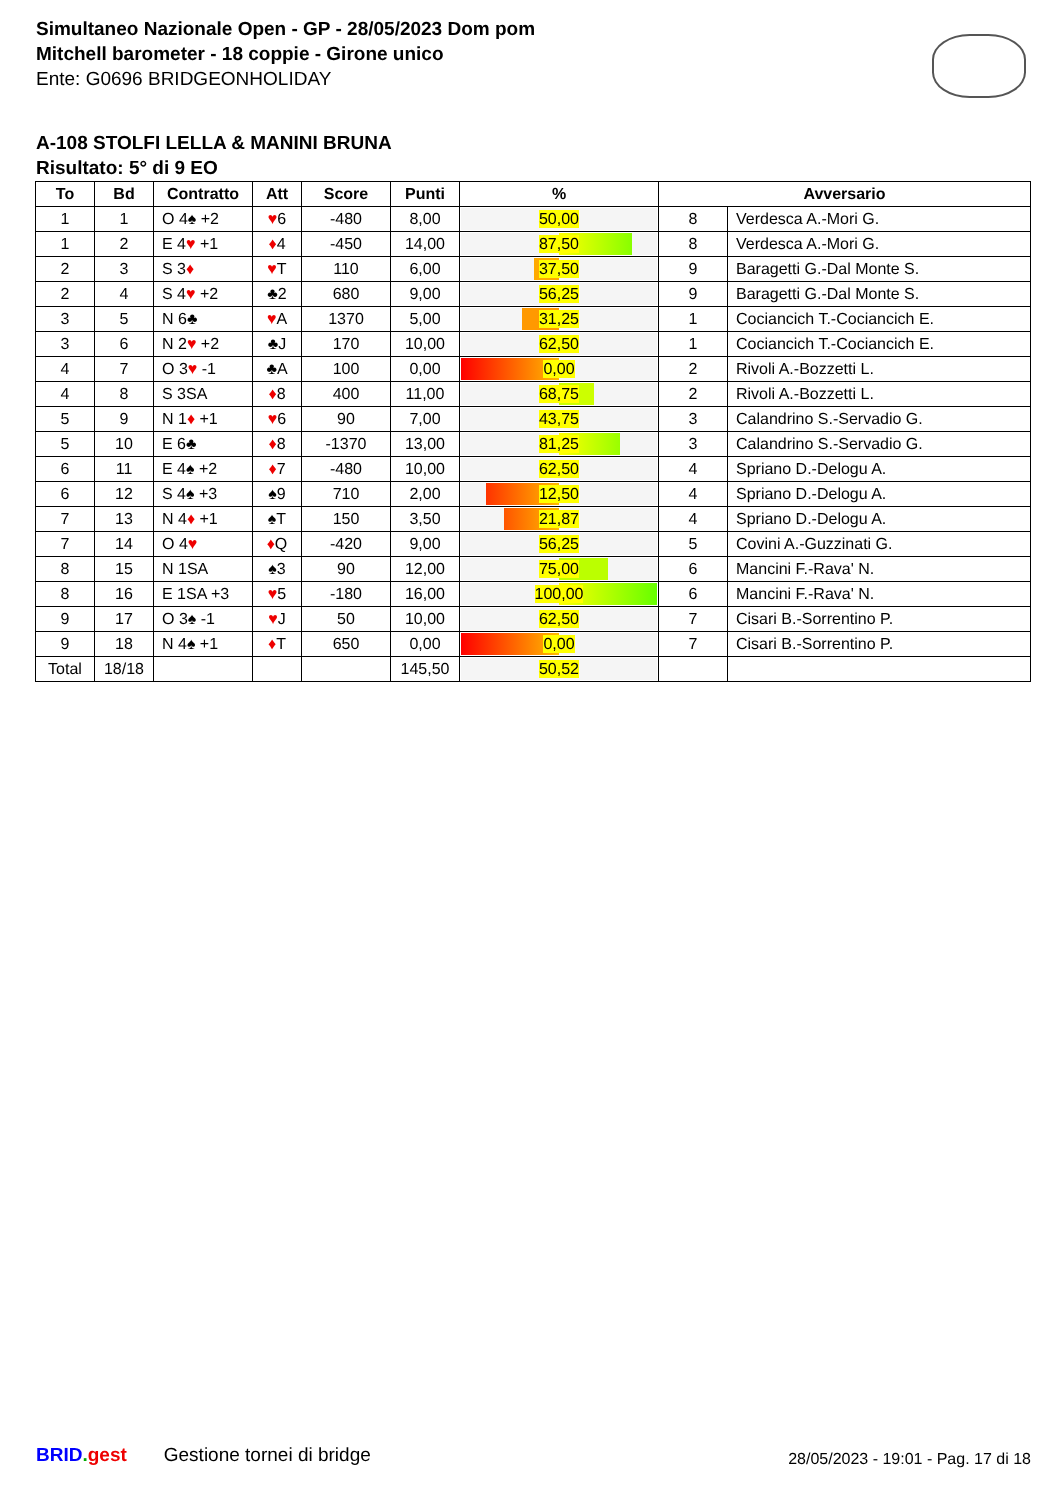Simultaneo Nazionale Open - GP - 28/05/2023 Dom pom
Mitchell barometer - 18 coppie - Girone unico
Ente: G0696 BRIDGEONHOLIDAY
A-108 STOLFI LELLA & MANINI BRUNA
Risultato: 5° di 9 EO
| To | Bd | Contratto | Att | Score | Punti | % | Avversario | |
| --- | --- | --- | --- | --- | --- | --- | --- | --- |
| 1 | 1 | O 4♠ +2 | ♥ 6 | -480 | 8,00 | 50,00 | 8 | Verdesca A.-Mori G. |
| 1 | 2 | E 4 ♥ +1 | ♦ 4 | -450 | 14,00 | 87,50 | 8 | Verdesca A.-Mori G. |
| 2 | 3 | S 3 ♦ | ♥ T | 110 | 6,00 | 37,50 | 9 | Baragetti G.-Dal Monte S. |
| 2 | 4 | S 4 ♥ +2 | ♣2 | 680 | 9,00 | 56,25 | 9 | Baragetti G.-Dal Monte S. |
| 3 | 5 | N 6♣ | ♥ A | 1370 | 5,00 | 31,25 | 1 | Cociancich T.-Cociancich E. |
| 3 | 6 | N 2 ♥ +2 | ♣J | 170 | 10,00 | 62,50 | 1 | Cociancich T.-Cociancich E. |
| 4 | 7 | O 3 ♥ -1 | ♣A | 100 | 0,00 | 0,00 | 2 | Rivoli A.-Bozzetti L. |
| 4 | 8 | S 3SA | ♦ 8 | 400 | 11,00 | 68,75 | 2 | Rivoli A.-Bozzetti L. |
| 5 | 9 | N 1 ♦ +1 | ♥ 6 | 90 | 7,00 | 43,75 | 3 | Calandrino S.-Servadio G. |
| 5 | 10 | E 6♣ | ♦ 8 | -1370 | 13,00 | 81,25 | 3 | Calandrino S.-Servadio G. |
| 6 | 11 | E 4♠ +2 | ♦ 7 | -480 | 10,00 | 62,50 | 4 | Spriano D.-Delogu A. |
| 6 | 12 | S 4♠ +3 | ♠9 | 710 | 2,00 | 12,50 | 4 | Spriano D.-Delogu A. |
| 7 | 13 | N 4 ♦ +1 | ♠T | 150 | 3,50 | 21,87 | 4 | Spriano D.-Delogu A. |
| 7 | 14 | O 4 ♥ | ♦ Q | -420 | 9,00 | 56,25 | 5 | Covini A.-Guzzinati G. |
| 8 | 15 | N 1SA | ♠3 | 90 | 12,00 | 75,00 | 6 | Mancini F.-Rava' N. |
| 8 | 16 | E 1SA +3 | ♥ 5 | -180 | 16,00 | 100,00 | 6 | Mancini F.-Rava' N. |
| 9 | 17 | O 3♠ -1 | ♥ J | 50 | 10,00 | 62,50 | 7 | Cisari B.-Sorrentino P. |
| 9 | 18 | N 4♠ +1 | ♦ T | 650 | 0,00 | 0,00 | 7 | Cisari B.-Sorrentino P. |
| Total | 18/18 | | | | 145,50 | 50,52 | | |
BRID. gest Gestione tornei di bridge
28/05/2023 - 19:01 - Pag. 17 di 18